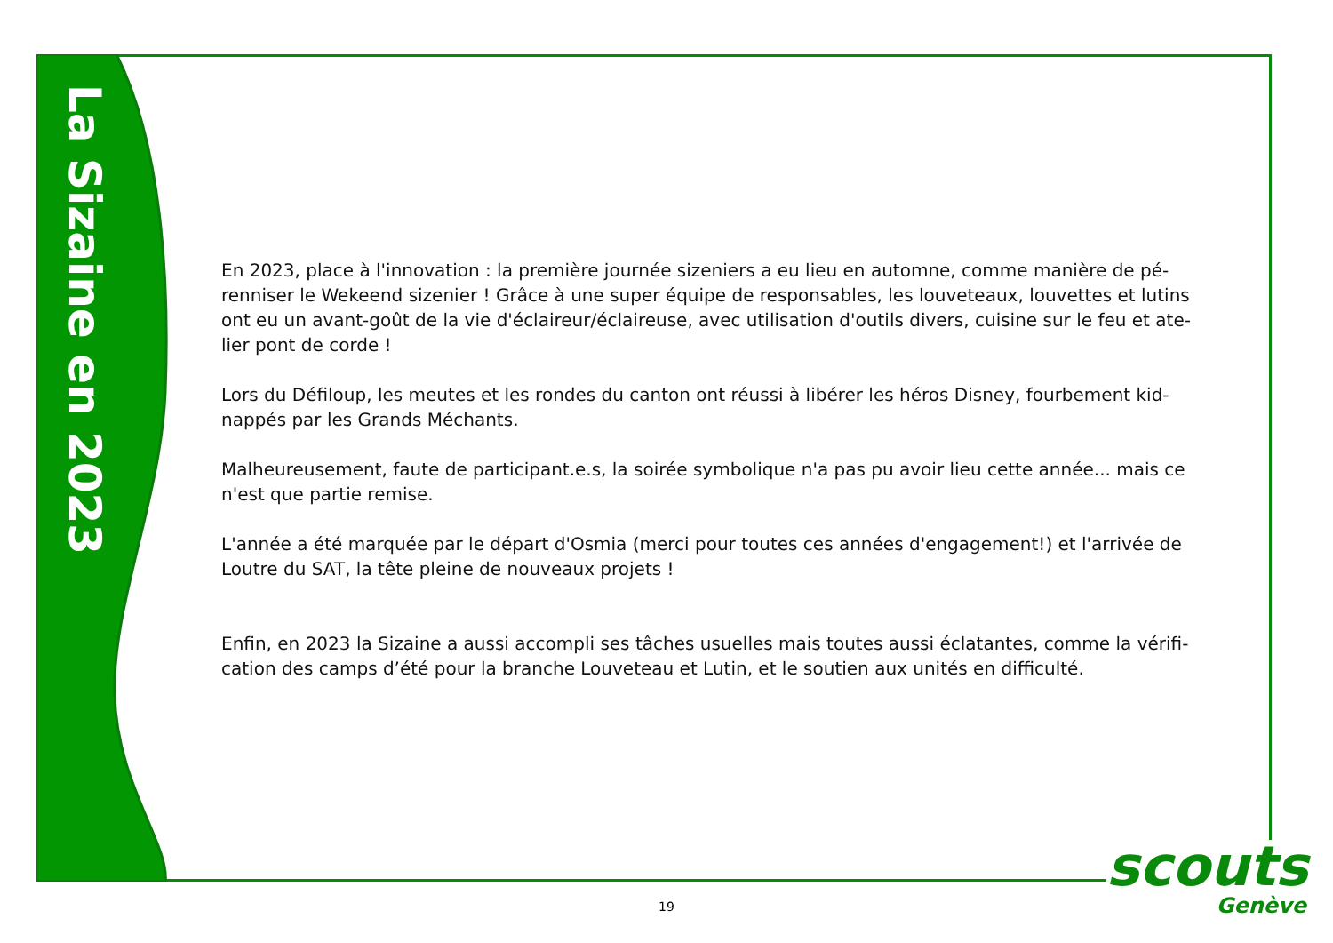La Sizaine en 2023
En 2023, place à l'innovation : la première journée sizeniers a eu lieu en automne, comme manière de pé-renniser le Wekeend sizenier ! Grâce à une super équipe de responsables, les louveteaux, louvettes et lutins ont eu un avant-goût de la vie d'éclaireur/éclaireuse, avec utilisation d'outils divers, cuisine sur le feu et ate-lier pont de corde !
Lors du Défiloup, les meutes et les rondes du canton ont réussi à libérer les héros Disney, fourbement kid-nappés par les Grands Méchants.
Malheureusement, faute de participant.e.s, la soirée symbolique n'a pas pu avoir lieu cette année... mais ce n'est que partie remise.
L'année a été marquée par le départ d'Osmia (merci pour toutes ces années d'engagement!) et l'arrivée de Loutre du SAT, la tête pleine de nouveaux projets !
Enfin, en 2023 la Sizaine a aussi accompli ses tâches usuelles mais toutes aussi éclatantes, comme la vérifi-cation des camps d’été pour la branche Louveteau et Lutin, et le soutien aux unités en difficulté.
19
scouts
Genève